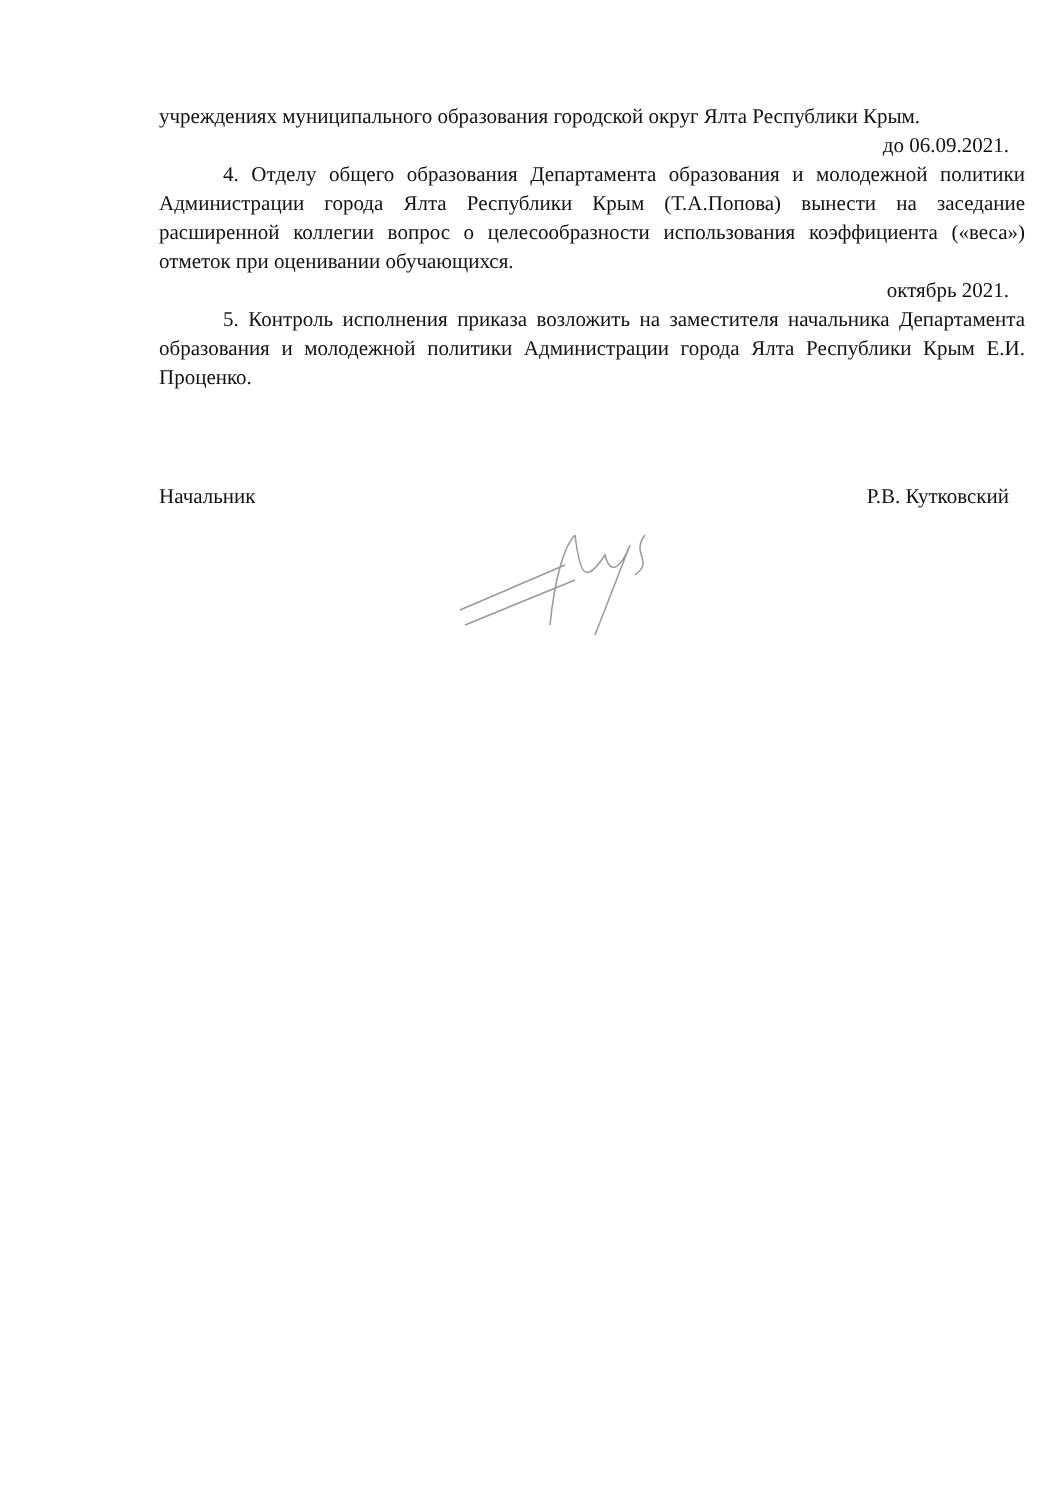учреждениях муниципального образования городской округ Ялта Республики Крым.
до 06.09.2021.
4. Отделу общего образования Департамента образования и молодежной политики Администрации города Ялта Республики Крым (Т.А.Попова) вынести на заседание расширенной коллегии вопрос о целесообразности использования коэффициента («веса») отметок при оценивании обучающихся.
октябрь 2021.
5. Контроль исполнения приказа возложить на заместителя начальника Департамента образования и молодежной политики Администрации города Ялта Республики Крым Е.И. Проценко.
Начальник Р.В. Кутковский